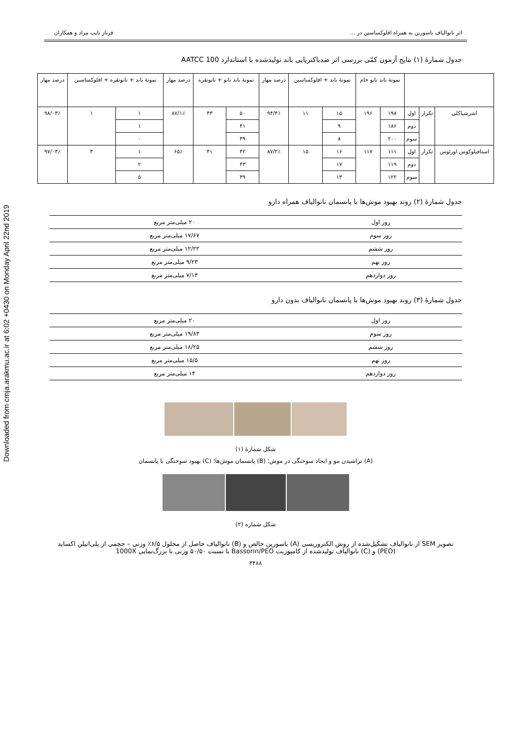Downloaded from cmja.arakmu.ac.ir at 6:02 +0430 on Monday April 22nd 2019
اثر نانوالیاف باسورین به همراه افلوکساسین در ... فرناز نایب مراد و همکاران
جدول شمارهٔ (۱) نتایج آزمون کمّی بررسی اثر ضدباکتریایی باند تولیدشده با استاندارد AATCC 100
| | | | نمونهٔ باند نانو خام | | نمونهٔ باند + افلوکساسین | | درصد مهار | نمونهٔ باند نانو + نانونقره | | درصد مهار | نمونهٔ باند + نانونقره + افلوکساسین | | درصد مهار |
| اشرشیاکلی | تکرار | اول | ۱۹۸ | ۱۹۶ | ۱۵ | ۱۱ | ۹۴/۴٪ | ۵۰ | ۴۳ | ۸۷/۱٪ | ۱ | ۱ | ۹۸/۰۴٪ |
| | | دوم | ۱۸۶ | | ۹ | | | ۴۱ | | | ۱ | | |
| | | سوم | ۲۰۰ | | ۸ | | | ۳۹ | | | ۰ | | |
| استافیلوکوس اورئوس | تکرار | اول | ۱۱۱ | ۱۱۷ | ۱۶ | ۱۵ | ۸۷/۲٪ | ۴۲ | ۴۱ | ۶۵٪ | ۱ | ۳ | ۹۷/۰۴٪ |
| | | دوم | ۱۱۹ | | ۱۷ | | | ۴۳ | | | ۲ | | |
| | | سوم | ۱۲۲ | | ۱۳ | | | ۳۹ | | | ۵ | | |
جدول شمارهٔ (۲) روند بهبود موش‌ها با پانسمان نانوالیاف همراه دارو
| روز اول | ۲۰ میلی‌متر مربع |
| روز سوم | ۱۷/۶۷ میلی‌متر مربع |
| روز ششم | ۱۲/۲۲ میلی‌متر مربع |
| روز نهم | ۹/۲۳ میلی‌متر مربع |
| روز دوازدهم | ۷/۱۳ میلی‌متر مربع |
جدول شمارهٔ (۳) روند بهبود موش‌ها با پانسمان نانوالیاف بدون دارو
| روز اول | ۲۰ میلی‌متر مربع |
| روز سوم | ۱۹/۸۳ میلی‌متر مربع |
| روز ششم | ۱۸/۲۵ میلی‌متر مربع |
| روز نهم | ۱۵/۵ میلی‌متر مربع |
| روز دوازدهم | ۱۴ میلی‌متر مربع |
شکل شمارهٔ (۱)
(A) تراشیدن مو و ایجاد سوختگی در موش؛ (B) پانسمان موش‌ها؛ (C) بهبود سوختگی با پانسمان
شکل شماره (۲)
تصویر SEM از نانوالیاف تشکیل‌شده از روش الکتروریسی (A) باسورین خالص و (B) نانوالیاف حاصل از محلول ۶/۵٪ وزنی – حجمی از پلی‌اتیلن اکساید (PEO) و (C) نانوالیاف تولیدشده از کامپوزیت Bassorin/PEO با نسبت ۵۰/۵۰ وزنی با بزرگ‌نمایی 1000X
۳۴۸۸